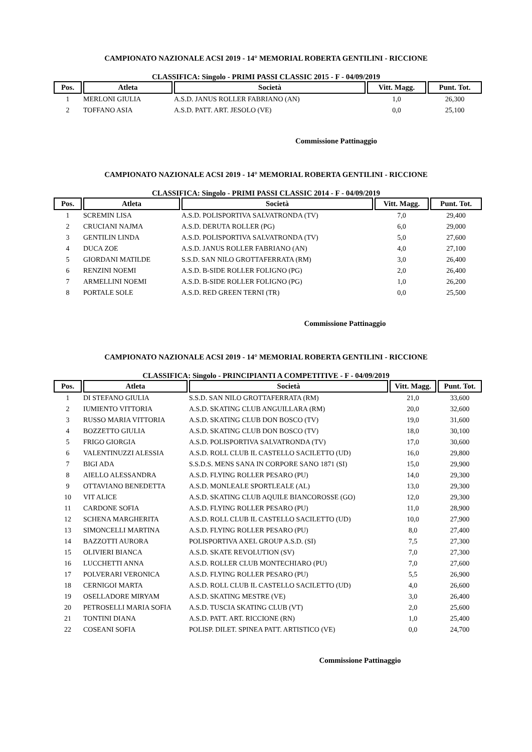CAMPIONATO NAZIONALE ACSI 2019 - 14° MEMORIAL ROBERTA GENTILINI - RICCIONE
CLASSIFICA: Singolo - PRIMI PASSI CLASSIC 2015 - F - 04/09/2019
| Pos. | Atleta | Società | Vitt. Magg. | Punt. Tot. |
| --- | --- | --- | --- | --- |
| 1 | MERLONI GIULIA | A.S.D. JANUS ROLLER FABRIANO (AN) | 1,0 | 26,300 |
| 2 | TOFFANO ASIA | A.S.D. PATT. ART. JESOLO (VE) | 0,0 | 25,100 |
Commissione Pattinaggio
CAMPIONATO NAZIONALE ACSI 2019 - 14° MEMORIAL ROBERTA GENTILINI - RICCIONE
CLASSIFICA: Singolo - PRIMI PASSI CLASSIC 2014 - F - 04/09/2019
| Pos. | Atleta | Società | Vitt. Magg. | Punt. Tot. |
| --- | --- | --- | --- | --- |
| 1 | SCREMIN LISA | A.S.D. POLISPORTIVA SALVATRONDA (TV) | 7,0 | 29,400 |
| 2 | CRUCIANI NAJMA | A.S.D. DERUTA ROLLER (PG) | 6,0 | 29,000 |
| 3 | GENTILIN LINDA | A.S.D. POLISPORTIVA SALVATRONDA (TV) | 5,0 | 27,600 |
| 4 | DUCA ZOE | A.S.D. JANUS ROLLER FABRIANO (AN) | 4,0 | 27,100 |
| 5 | GIORDANI MATILDE | S.S.D. SAN NILO GROTTAFERRATA (RM) | 3,0 | 26,400 |
| 6 | RENZINI NOEMI | A.S.D. B-SIDE ROLLER FOLIGNO (PG) | 2,0 | 26,400 |
| 7 | ARMELLINI NOEMI | A.S.D. B-SIDE ROLLER FOLIGNO (PG) | 1,0 | 26,200 |
| 8 | PORTALE SOLE | A.S.D. RED GREEN TERNI (TR) | 0,0 | 25,500 |
Commissione Pattinaggio
CAMPIONATO NAZIONALE ACSI 2019 - 14° MEMORIAL ROBERTA GENTILINI - RICCIONE
CLASSIFICA: Singolo - PRINCIPIANTI A COMPETITIVE - F - 04/09/2019
| Pos. | Atleta | Società | Vitt. Magg. | Punt. Tot. |
| --- | --- | --- | --- | --- |
| 1 | DI STEFANO GIULIA | S.S.D. SAN NILO GROTTAFERRATA (RM) | 21,0 | 33,600 |
| 2 | IUMIENTO VITTORIA | A.S.D. SKATING CLUB ANGUILLARA (RM) | 20,0 | 32,600 |
| 3 | RUSSO MARIA VITTORIA | A.S.D. SKATING CLUB DON BOSCO (TV) | 19,0 | 31,600 |
| 4 | BOZZETTO GIULIA | A.S.D. SKATING CLUB DON BOSCO (TV) | 18,0 | 30,100 |
| 5 | FRIGO GIORGIA | A.S.D. POLISPORTIVA SALVATRONDA (TV) | 17,0 | 30,600 |
| 6 | VALENTINUZZI ALESSIA | A.S.D. ROLL CLUB IL CASTELLO SACILETTO (UD) | 16,0 | 29,800 |
| 7 | BIGI ADA | S.S.D.S. MENS SANA IN CORPORE SANO 1871 (SI) | 15,0 | 29,900 |
| 8 | AIELLO ALESSANDRA | A.S.D. FLYING ROLLER PESARO (PU) | 14,0 | 29,300 |
| 9 | OTTAVIANO BENEDETTA | A.S.D. MONLEALE SPORTLEALE (AL) | 13,0 | 29,300 |
| 10 | VIT ALICE | A.S.D. SKATING CLUB AQUILE BIANCOROSSE (GO) | 12,0 | 29,300 |
| 11 | CARDONE SOFIA | A.S.D. FLYING ROLLER PESARO (PU) | 11,0 | 28,900 |
| 12 | SCHENA MARGHERITA | A.S.D. ROLL CLUB IL CASTELLO SACILETTO (UD) | 10,0 | 27,900 |
| 13 | SIMONCELLI MARTINA | A.S.D. FLYING ROLLER PESARO (PU) | 8,0 | 27,400 |
| 14 | BAZZOTTI AURORA | POLISPORTIVA AXEL GROUP A.S.D. (SI) | 7,5 | 27,300 |
| 15 | OLIVIERI BIANCA | A.S.D. SKATE REVOLUTION (SV) | 7,0 | 27,300 |
| 16 | LUCCHETTI ANNA | A.S.D. ROLLER CLUB MONTECHIARO (PU) | 7,0 | 27,600 |
| 17 | POLVERARI VERONICA | A.S.D. FLYING ROLLER PESARO (PU) | 5,5 | 26,900 |
| 18 | CERNIGOI MARTA | A.S.D. ROLL CLUB IL CASTELLO SACILETTO (UD) | 4,0 | 26,600 |
| 19 | OSELLADORE MIRYAM | A.S.D. SKATING MESTRE (VE) | 3,0 | 26,400 |
| 20 | PETROSELLI MARIA SOFIA | A.S.D. TUSCIA SKATING CLUB (VT) | 2,0 | 25,600 |
| 21 | TONTINI DIANA | A.S.D. PATT. ART. RICCIONE (RN) | 1,0 | 25,400 |
| 22 | COSEANI SOFIA | POLISP. DILET. SPINEA PATT. ARTISTICO (VE) | 0,0 | 24,700 |
Commissione Pattinaggio